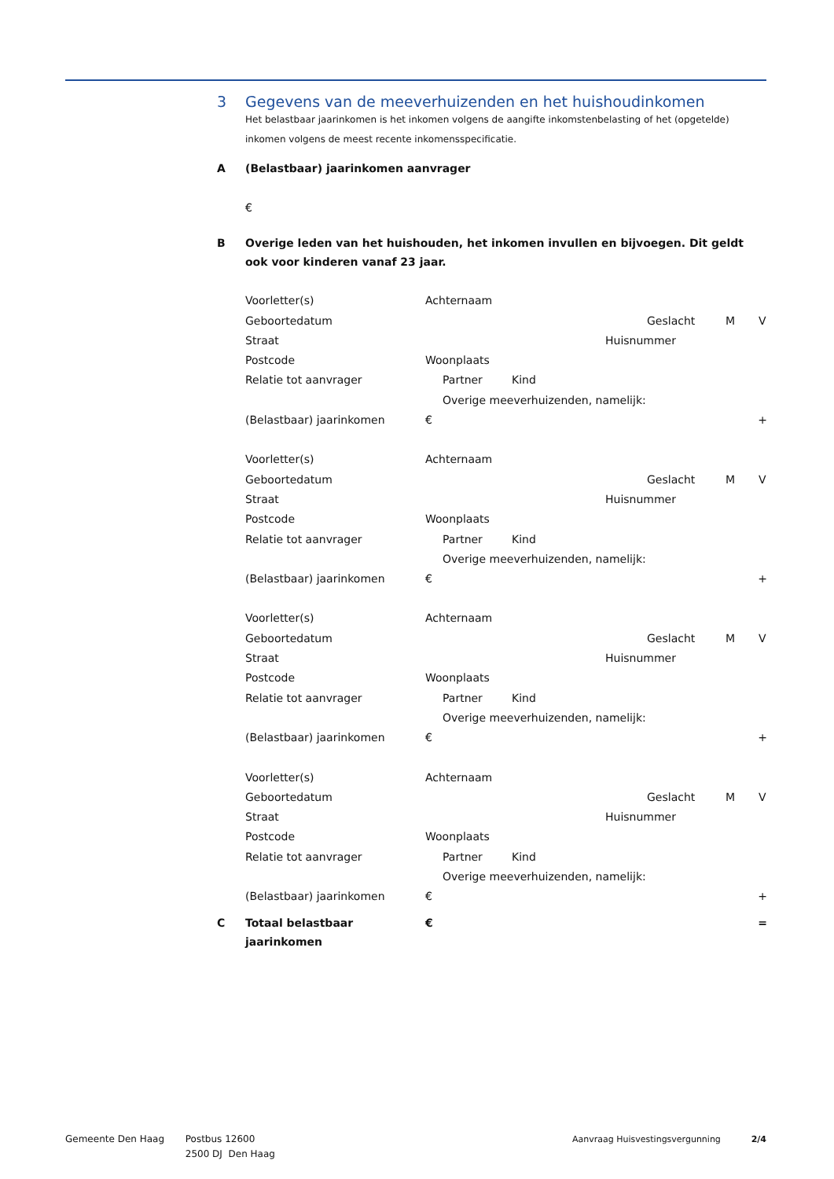3 Gegevens van de meeverhuizenden en het huishoudinkomen
Het belastbaar jaarinkomen is het inkomen volgens de aangifte inkomstenbelasting of het (opgetelde) inkomen volgens de meest recente inkomensspecificatie.
A (Belastbaar) jaarinkomen aanvrager
€
B Overige leden van het huishouden, het inkomen invullen en bijvoegen. Dit geldt ook voor kinderen vanaf 23 jaar.
Voorletter(s) Achternaam
Geboortedatum Geslacht M V
Straat Huisnummer
Postcode Woonplaats
Relatie tot aanvrager Partner Kind
Overige meeverhuizenden, namelijk:
(Belastbaar) jaarinkomen € +
Voorletter(s) Achternaam
Geboortedatum Geslacht M V
Straat Huisnummer
Postcode Woonplaats
Relatie tot aanvrager Partner Kind
Overige meeverhuizenden, namelijk:
(Belastbaar) jaarinkomen € +
Voorletter(s) Achternaam
Geboortedatum Geslacht M V
Straat Huisnummer
Postcode Woonplaats
Relatie tot aanvrager Partner Kind
Overige meeverhuizenden, namelijk:
(Belastbaar) jaarinkomen € +
Voorletter(s) Achternaam
Geboortedatum Geslacht M V
Straat Huisnummer
Postcode Woonplaats
Relatie tot aanvrager Partner Kind
Overige meeverhuizenden, namelijk:
(Belastbaar) jaarinkomen € +
C Totaal belastbaar jaarinkomen
€ =
Gemeente Den Haag Postbus 12600
2500 DJ Den Haag
Aanvraag Huisvestingsvergunning 2/4